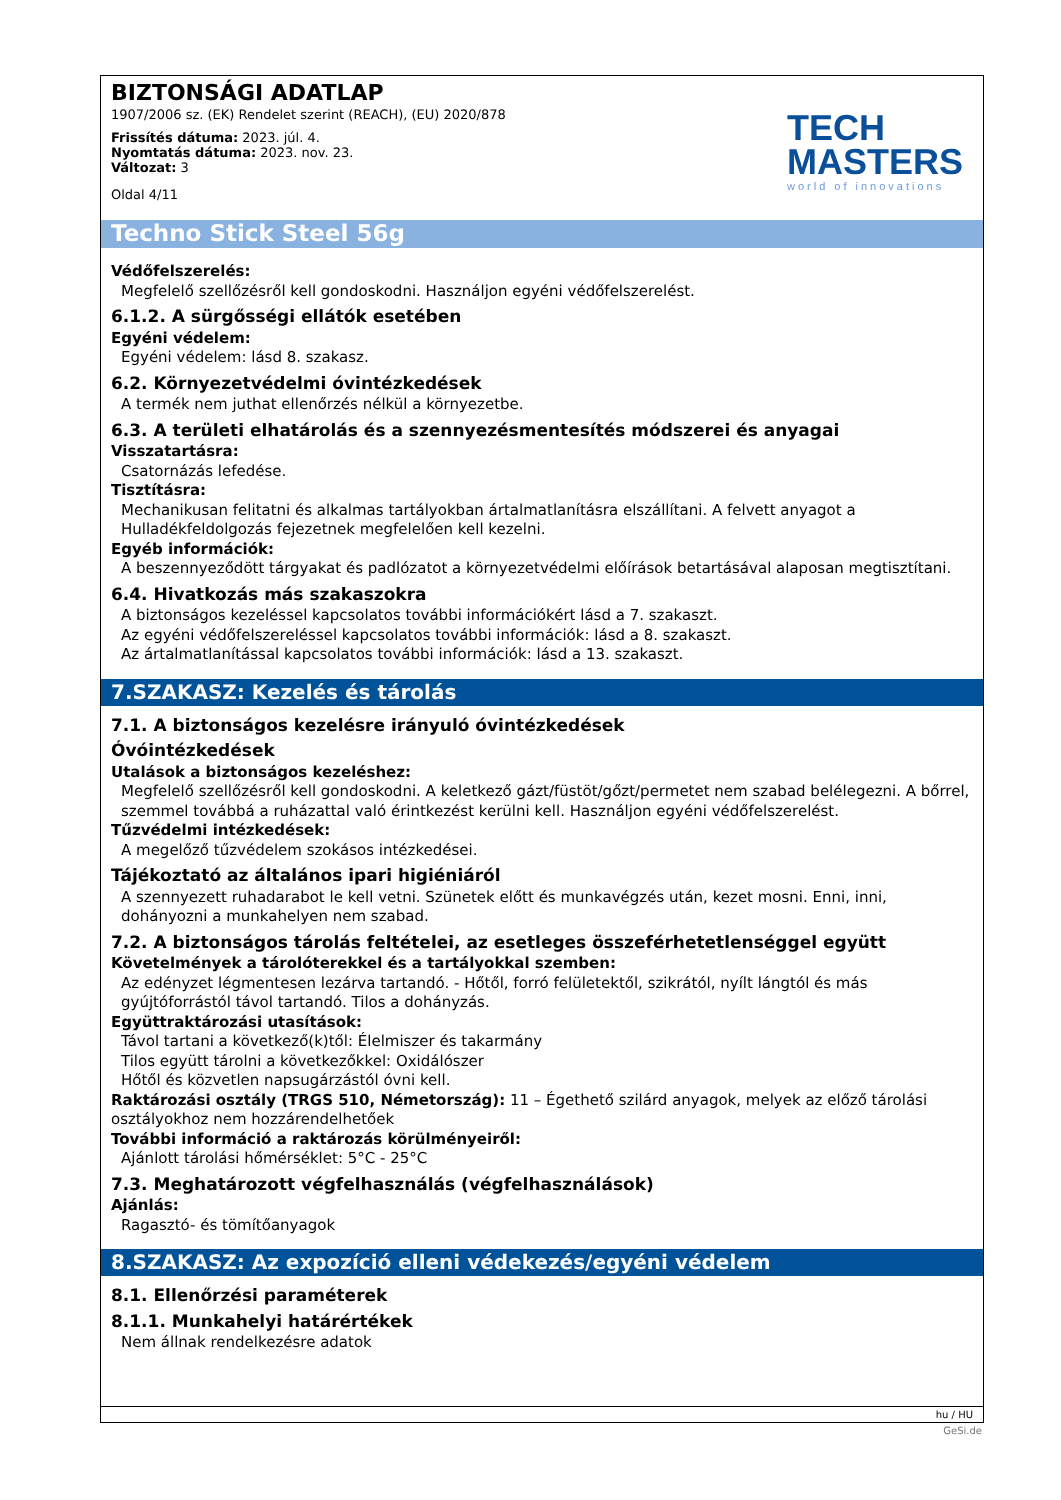BIZTONSÁGI ADATLAP
1907/2006 sz. (EK) Rendelet szerint (REACH), (EU) 2020/878
Frissítés dátuma: 2023. júl. 4.
Nyomtatás dátuma: 2023. nov. 23.
Változat: 3
Oldal 4/11
TECH
MASTERS
world of innovations
Techno Stick Steel 56g
Védőfelszerelés:
Megfelelő szellőzésről kell gondoskodni. Használjon egyéni védőfelszerelést.
6.1.2. A sürgősségi ellátók esetében
Egyéni védelem:
Egyéni védelem: lásd 8. szakasz.
6.2. Környezetvédelmi óvintézkedések
A termék nem juthat ellenőrzés nélkül a környezetbe.
6.3. A területi elhatárolás és a szennyezésmentesítés módszerei és anyagai
Visszatartásra:
Csatornázás lefedése.
Tisztításra:
Mechanikusan felitatni és alkalmas tartályokban ártalmatlanításra elszállítani. A felvett anyagot a Hulladékfeldolgozás fejezetnek megfelelően kell kezelni.
Egyéb információk:
A beszennyeződött tárgyakat és padlózatot a környezetvédelmi előírások betartásával alaposan megtisztítani.
6.4. Hivatkozás más szakaszokra
A biztonságos kezeléssel kapcsolatos további információkért lásd a 7. szakaszt.
Az egyéni védőfelszereléssel kapcsolatos további információk: lásd a 8. szakaszt.
Az ártalmatlanítással kapcsolatos további információk: lásd a 13. szakaszt.
7.SZAKASZ: Kezelés és tárolás
7.1. A biztonságos kezelésre irányuló óvintézkedések
Óvóintézkedések
Utalások a biztonságos kezeléshez:
Megfelelő szellőzésről kell gondoskodni. A keletkező gázt/füstöt/gőzt/permetet nem szabad belélegezni. A bőrrel, szemmel továbbá a ruházattal való érintkezést kerülni kell. Használjon egyéni védőfelszerelést.
Tűzvédelmi intézkedések:
A megelőző tűzvédelem szokásos intézkedései.
Tájékoztató az általános ipari higiéniáról
A szennyezett ruhadarabot le kell vetni. Szünetek előtt és munkavégzés után, kezet mosni. Enni, inni, dohányozni a munkahelyen nem szabad.
7.2. A biztonságos tárolás feltételei, az esetleges összeférhetetlenséggel együtt
Követelmények a tárolóterekkel és a tartályokkal szemben:
Az edényzet légmentesen lezárva tartandó. - Hőtől, forró felületektől, szikrától, nyílt lángtól és más gyújtóforrástól távol tartandó. Tilos a dohányzás.
Együttraktározási utasítások:
Távol tartani a következő(k)től: Élelmiszer és takarmány
Tilos együtt tárolni a következőkkel: Oxidálószer
Hőtől és közvetlen napsugárzástól óvni kell.
Raktározási osztály (TRGS 510, Németország): 11 – Égethető szilárd anyagok, melyek az előző tárolási osztályokhoz nem hozzárendelhetőek
További információ a raktározás körülményeiről:
Ajánlott tárolási hőmérséklet: 5°C - 25°C
7.3. Meghatározott végfelhasználás (végfelhasználások)
Ajánlás:
Ragasztó- és tömítőanyagok
8.SZAKASZ: Az expozíció elleni védekezés/egyéni védelem
8.1. Ellenőrzési paraméterek
8.1.1. Munkahelyi határértékek
Nem állnak rendelkezésre adatok
hu / HU
GeSi.de